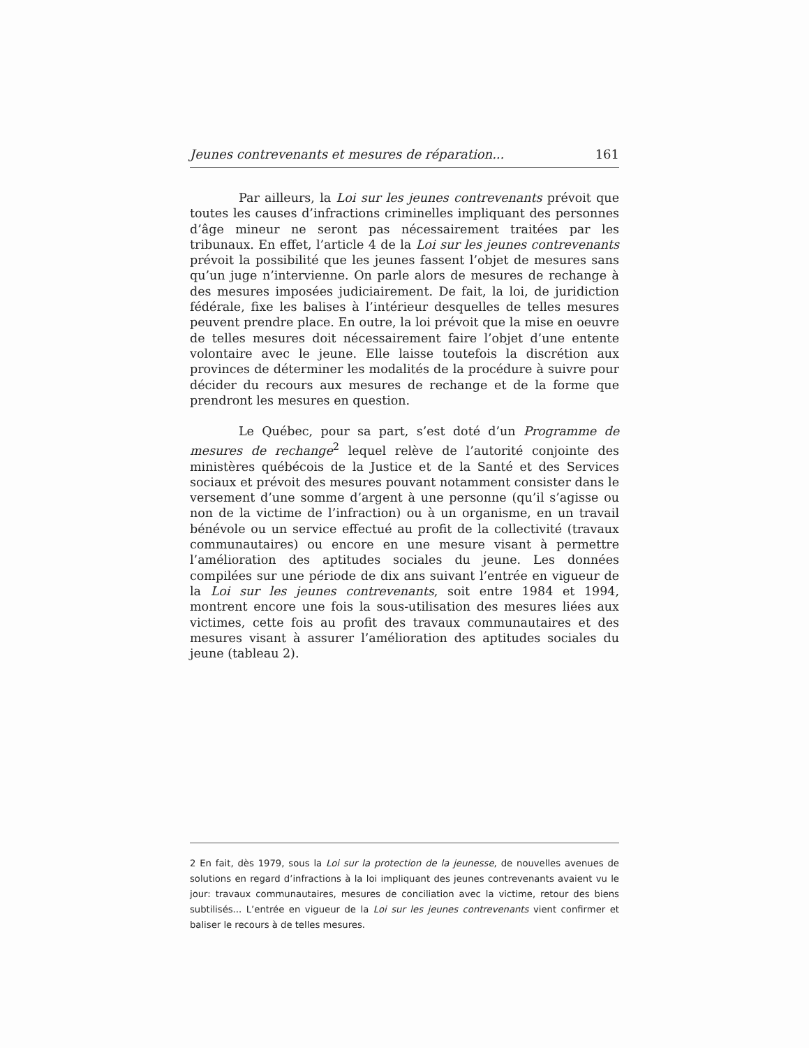Jeunes contrevenants et mesures de réparation... 161
Par ailleurs, la Loi sur les jeunes contrevenants prévoit que toutes les causes d’infractions criminelles impliquant des personnes d’âge mineur ne seront pas nécessairement traitées par les tribunaux. En effet, l’article 4 de la Loi sur les jeunes contrevenants prévoit la possibilité que les jeunes fassent l’objet de mesures sans qu’un juge n’intervienne. On parle alors de mesures de rechange à des mesures imposées judiciairement. De fait, la loi, de juridiction fédérale, fixe les balises à l’intérieur desquelles de telles mesures peuvent prendre place. En outre, la loi prévoit que la mise en oeuvre de telles mesures doit nécessairement faire l’objet d’une entente volontaire avec le jeune. Elle laisse toutefois la discrétion aux provinces de déterminer les modalités de la procédure à suivre pour décider du recours aux mesures de rechange et de la forme que prendront les mesures en question.
Le Québec, pour sa part, s’est doté d’un Programme de mesures de rechange<sup>2</sup> lequel relève de l’autorité conjointe des ministères québécois de la Justice et de la Santé et des Services sociaux et prévoit des mesures pouvant notamment consister dans le versement d’une somme d’argent à une personne (qu’il s’agisse ou non de la victime de l’infraction) ou à un organisme, en un travail bénévole ou un service effectué au profit de la collectivité (travaux communautaires) ou encore en une mesure visant à permettre l’amélioration des aptitudes sociales du jeune. Les données compilées sur une période de dix ans suivant l’entrée en vigueur de la Loi sur les jeunes contrevenants, soit entre 1984 et 1994, montrent encore une fois la sous-utilisation des mesures liées aux victimes, cette fois au profit des travaux communautaires et des mesures visant à assurer l’amélioration des aptitudes sociales du jeune (tableau 2).
2 En fait, dès 1979, sous la Loi sur la protection de la jeunesse, de nouvelles avenues de solutions en regard d’infractions à la loi impliquant des jeunes contrevenants avaient vu le jour: travaux communautaires, mesures de conciliation avec la victime, retour des biens subtilisés... L’entrée en vigueur de la Loi sur les jeunes contrevenants vient confirmer et baliser le recours à de telles mesures.